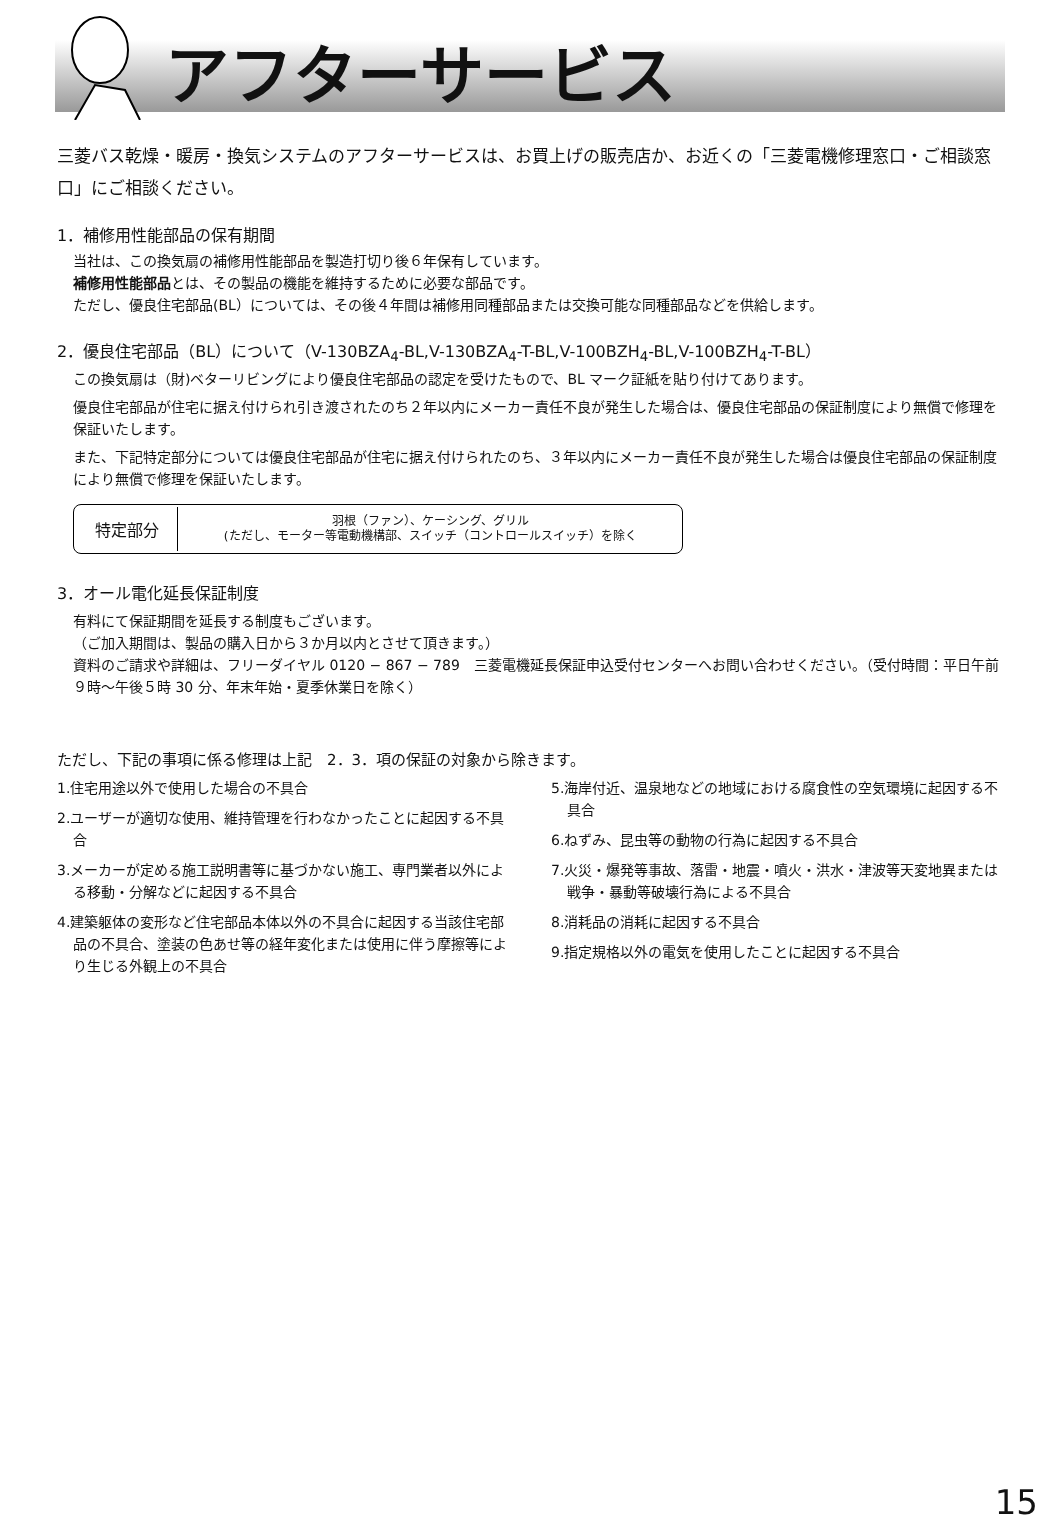アフターサービス
三菱バス乾燥・暖房・換気システムのアフターサービスは、お買上げの販売店か、お近くの「三菱電機修理窓口・ご相談窓口」にご相談ください。
1．補修用性能部品の保有期間
当社は、この換気扇の補修用性能部品を製造打切り後６年保有しています。
補修用性能部品とは、その製品の機能を維持するために必要な部品です。
ただし、優良住宅部品(BL）については、その後４年間は補修用同種部品または交換可能な同種部品などを供給します。
2．優良住宅部品（BL）について（V-130BZA<sub>4</sub>-BL,V-130BZA<sub>4</sub>-T-BL,V-100BZH<sub>4</sub>-BL,V-100BZH<sub>4</sub>-T-BL）
この換気扇は（財)ベターリビングにより優良住宅部品の認定を受けたもので、BL マーク証紙を貼り付けてあります。
優良住宅部品が住宅に据え付けられ引き渡されたのち２年以内にメーカー責任不良が発生した場合は、優良住宅部品の保証制度により無償で修理を保証いたします。
また、下記特定部分については優良住宅部品が住宅に据え付けられたのち、３年以内にメーカー責任不良が発生した場合は優良住宅部品の保証制度により無償で修理を保証いたします。
| 特定部分 | 羽根（ファン）、ケーシング、グリル (ただし、モーター等電動機構部、スイッチ（コントロールスイッチ）を除く |
3．オール電化延長保証制度
有料にて保証期間を延長する制度もございます。
（ご加入期間は、製品の購入日から３か月以内とさせて頂きます。）
資料のご請求や詳細は、フリーダイヤル 0120 − 867 − 789　三菱電機延長保証申込受付センターへお問い合わせください。（受付時間：平日午前９時〜午後５時 30 分、年末年始・夏季休業日を除く）
ただし、下記の事項に係る修理は上記　2．3．項の保証の対象から除きます。
1.住宅用途以外で使用した場合の不具合
2.ユーザーが適切な使用、維持管理を行わなかったことに起因する不具合
3.メーカーが定める施工説明書等に基づかない施工、専門業者以外による移動・分解などに起因する不具合
4.建築躯体の変形など住宅部品本体以外の不具合に起因する当該住宅部品の不具合、塗装の色あせ等の経年変化または使用に伴う摩擦等により生じる外観上の不具合
5.海岸付近、温泉地などの地域における腐食性の空気環境に起因する不具合
6.ねずみ、昆虫等の動物の行為に起因する不具合
7.火災・爆発等事故、落雷・地震・噴火・洪水・津波等天変地異または戦争・暴動等破壊行為による不具合
8.消耗品の消耗に起因する不具合
9.指定規格以外の電気を使用したことに起因する不具合
15